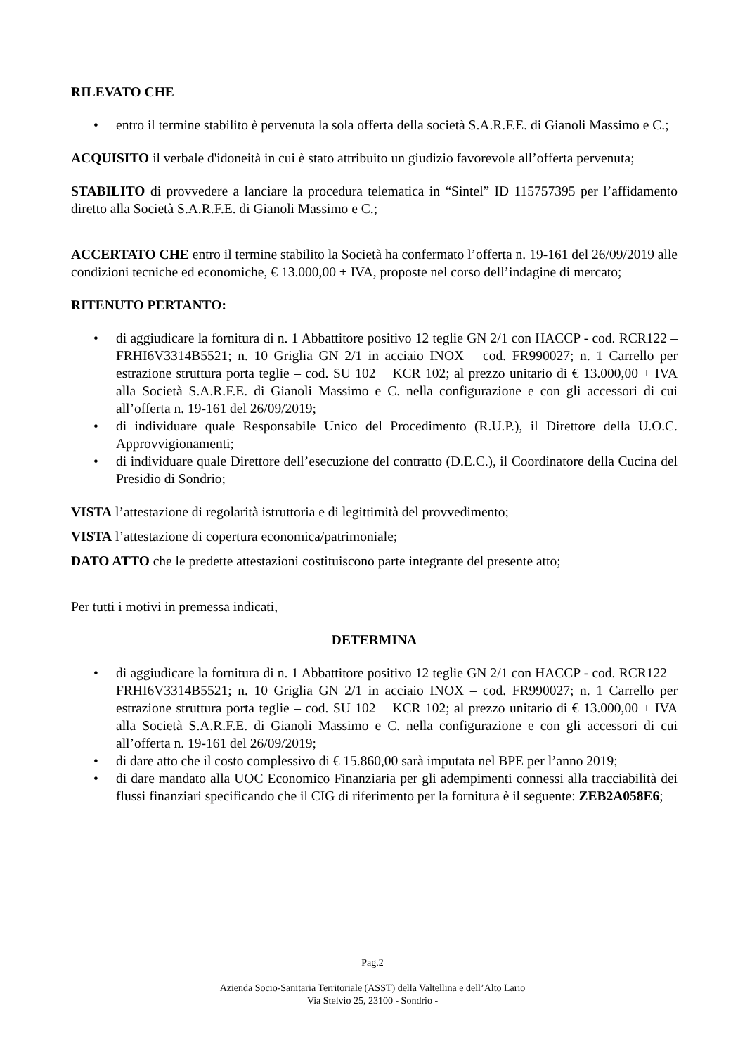RILEVATO CHE
• entro il termine stabilito è pervenuta la sola offerta della società S.A.R.F.E. di Gianoli Massimo e C.;
ACQUISITO il verbale d'idoneità in cui è stato attribuito un giudizio favorevole all’offerta pervenuta;
STABILITO di provvedere a lanciare la procedura telematica in “Sintel” ID 115757395 per l’affidamento diretto alla Società S.A.R.F.E. di Gianoli Massimo e C.;
ACCERTATO CHE entro il termine stabilito la Società ha confermato l’offerta n. 19-161 del 26/09/2019 alle condizioni tecniche ed economiche, € 13.000,00 + IVA, proposte nel corso dell’indagine di mercato;
RITENUTO PERTANTO:
• di aggiudicare la fornitura di n. 1 Abbattitore positivo 12 teglie GN 2/1 con HACCP - cod. RCR122 – FRHI6V3314B5521; n. 10 Griglia GN 2/1 in acciaio INOX – cod. FR990027; n. 1 Carrello per estrazione struttura porta teglie – cod. SU 102 + KCR 102; al prezzo unitario di € 13.000,00 + IVA alla Società S.A.R.F.E. di Gianoli Massimo e C. nella configurazione e con gli accessori di cui all’offerta n. 19-161 del 26/09/2019;
• di individuare quale Responsabile Unico del Procedimento (R.U.P.), il Direttore della U.O.C. Approvvigionamenti;
• di individuare quale Direttore dell’esecuzione del contratto (D.E.C.), il Coordinatore della Cucina del Presidio di Sondrio;
VISTA l’attestazione di regolarità istruttoria e di legittimità del provvedimento;
VISTA l’attestazione di copertura economica/patrimoniale;
DATO ATTO che le predette attestazioni costituiscono parte integrante del presente atto;
Per tutti i motivi in premessa indicati,
DETERMINA
• di aggiudicare la fornitura di n. 1 Abbattitore positivo 12 teglie GN 2/1 con HACCP - cod. RCR122 – FRHI6V3314B5521; n. 10 Griglia GN 2/1 in acciaio INOX – cod. FR990027; n. 1 Carrello per estrazione struttura porta teglie – cod. SU 102 + KCR 102; al prezzo unitario di € 13.000,00 + IVA alla Società S.A.R.F.E. di Gianoli Massimo e C. nella configurazione e con gli accessori di cui all’offerta n. 19-161 del 26/09/2019;
• di dare atto che il costo complessivo di € 15.860,00 sarà imputata nel BPE per l’anno 2019;
• di dare mandato alla UOC Economico Finanziaria per gli adempimenti connessi alla tracciabilità dei flussi finanziari specificando che il CIG di riferimento per la fornitura è il seguente: ZEB2A058E6;
Pag.2
Azienda Socio-Sanitaria Territoriale (ASST) della Valtellina e dell’Alto Lario
Via Stelvio 25, 23100 - Sondrio -